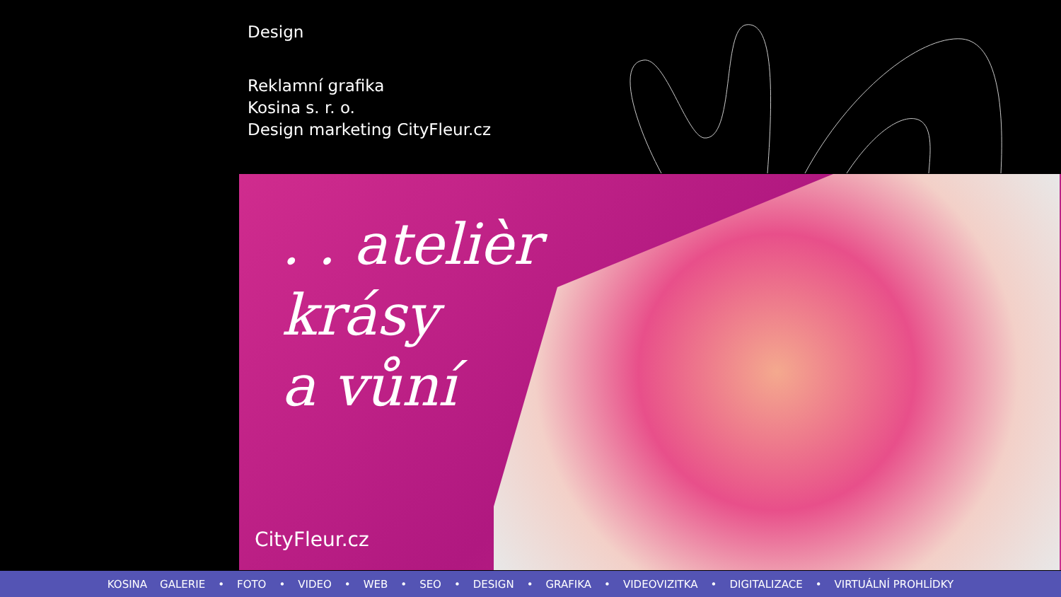Design
Reklamní grafika
Kosina s. r. o.
Design marketing CityFleur.cz
. . atelièr
krásy
a vůní
CityFleur.cz
KOSINA GALERIE • FOTO • VIDEO • WEB • SEO • DESIGN • GRAFIKA • VIDEOVIZITKA • DIGITALIZACE • VIRTUÁLNÍ PROHLÍDKY